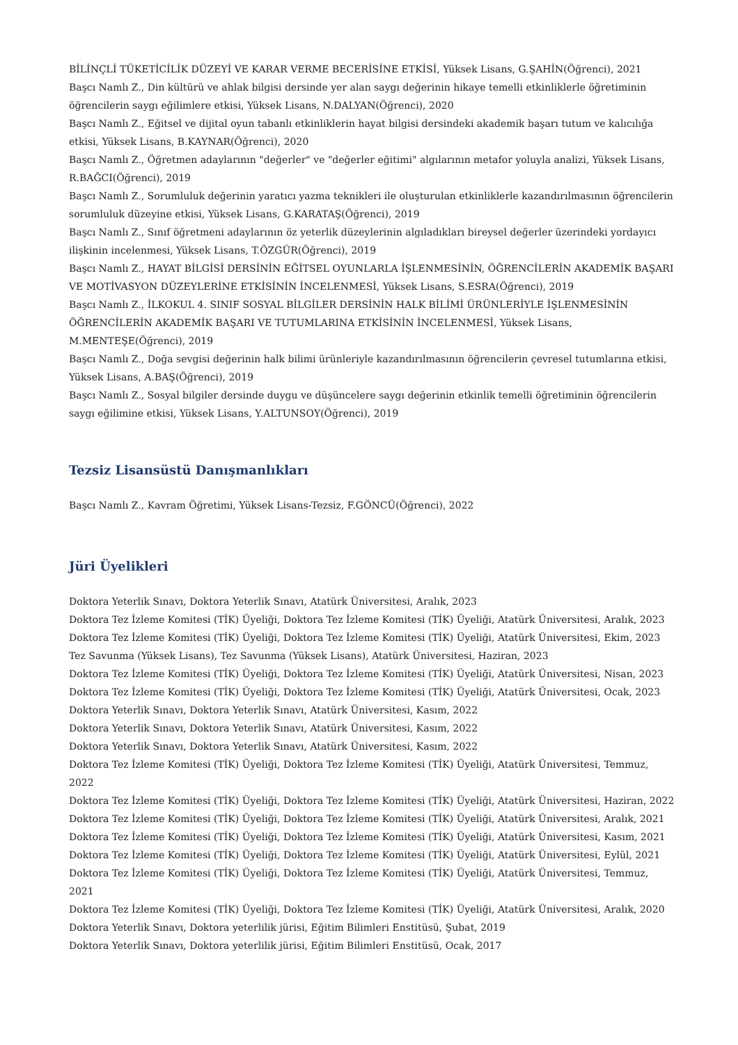BİLİNÇLİ TÜKETİCİLİK DÜZEYİ VE KARAR VERME BECERİSİNE ETKİSİ, Yüksek Lisans, G.ŞAHİN(Öğrenci), 2021
Başcı Namlı Z., Din kültürü ve ahlak bilgisi dersinde yer alan saygı değerinin hikaye temelli etkinliklerle öğretiminin öğrencilerin saygı eğilimlere etkisi, Yüksek Lisans, N.DALYAN(Öğrenci), 2020
Başcı Namlı Z., Eğitsel ve dijital oyun tabanlı etkinliklerin hayat bilgisi dersindeki akademik başarı tutum ve kalıcılığa etkisi, Yüksek Lisans, B.KAYNAR(Öğrenci), 2020
Başcı Namlı Z., Öğretmen adaylarının "değerler" ve "değerler eğitimi" algılarının metafor yoluyla analizi, Yüksek Lisans, R.BAĞCI(Öğrenci), 2019
Başcı Namlı Z., Sorumluluk değerinin yaratıcı yazma teknikleri ile oluşturulan etkinliklerle kazandırılmasının öğrencilerin sorumluluk düzeyine etkisi, Yüksek Lisans, G.KARATAŞ(Öğrenci), 2019
Başcı Namlı Z., Sınıf öğretmeni adaylarının öz yeterlik düzeylerinin algıladıkları bireysel değerler üzerindeki yordayıcı ilişkinin incelenmesi, Yüksek Lisans, T.ÖZGÜR(Öğrenci), 2019
Başcı Namlı Z., HAYAT BİLGİSİ DERSİNİN EĞİTSEL OYUNLARLA İŞLENMESİNİN, ÖĞRENCİLERİN AKADEMİK BAŞARI VE MOTİVASYON DÜZEYLERİNE ETKİSİNİN İNCELENMESİ, Yüksek Lisans, S.ESRA(Öğrenci), 2019
Başcı Namlı Z., İLKOKUL 4. SINIF SOSYAL BİLGİLER DERSİNİN HALK BİLİMİ ÜRÜNLERİYLE İŞLENMESİNİN ÖĞRENCİLERİN AKADEMİK BAŞARI VE TUTUMLARINA ETKİSİNİN İNCELENMESİ, Yüksek Lisans, M.MENTEŞE(Öğrenci), 2019
Başcı Namlı Z., Doğa sevgisi değerinin halk bilimi ürünleriyle kazandırılmasının öğrencilerin çevresel tutumlarına etkisi, Yüksek Lisans, A.BAŞ(Öğrenci), 2019
Başcı Namlı Z., Sosyal bilgiler dersinde duygu ve düşüncelere saygı değerinin etkinlik temelli öğretiminin öğrencilerin saygı eğilimine etkisi, Yüksek Lisans, Y.ALTUNSOY(Öğrenci), 2019
Tezsiz Lisansüstü Danışmanlıkları
Başcı Namlı Z., Kavram Öğretimi, Yüksek Lisans-Tezsiz, F.GÖNCÜ(Öğrenci), 2022
Jüri Üyelikleri
Doktora Yeterlik Sınavı, Doktora Yeterlik Sınavı, Atatürk Üniversitesi, Aralık, 2023
Doktora Tez İzleme Komitesi (TİK) Üyeliği, Doktora Tez İzleme Komitesi (TİK) Üyeliği, Atatürk Üniversitesi, Aralık, 2023
Doktora Tez İzleme Komitesi (TİK) Üyeliği, Doktora Tez İzleme Komitesi (TİK) Üyeliği, Atatürk Üniversitesi, Ekim, 2023
Tez Savunma (Yüksek Lisans), Tez Savunma (Yüksek Lisans), Atatürk Üniversitesi, Haziran, 2023
Doktora Tez İzleme Komitesi (TİK) Üyeliği, Doktora Tez İzleme Komitesi (TİK) Üyeliği, Atatürk Üniversitesi, Nisan, 2023
Doktora Tez İzleme Komitesi (TİK) Üyeliği, Doktora Tez İzleme Komitesi (TİK) Üyeliği, Atatürk Üniversitesi, Ocak, 2023
Doktora Yeterlik Sınavı, Doktora Yeterlik Sınavı, Atatürk Üniversitesi, Kasım, 2022
Doktora Yeterlik Sınavı, Doktora Yeterlik Sınavı, Atatürk Üniversitesi, Kasım, 2022
Doktora Yeterlik Sınavı, Doktora Yeterlik Sınavı, Atatürk Üniversitesi, Kasım, 2022
Doktora Tez İzleme Komitesi (TİK) Üyeliği, Doktora Tez İzleme Komitesi (TİK) Üyeliği, Atatürk Üniversitesi, Temmuz, 2022
Doktora Tez İzleme Komitesi (TİK) Üyeliği, Doktora Tez İzleme Komitesi (TİK) Üyeliği, Atatürk Üniversitesi, Haziran, 2022
Doktora Tez İzleme Komitesi (TİK) Üyeliği, Doktora Tez İzleme Komitesi (TİK) Üyeliği, Atatürk Üniversitesi, Aralık, 2021
Doktora Tez İzleme Komitesi (TİK) Üyeliği, Doktora Tez İzleme Komitesi (TİK) Üyeliği, Atatürk Üniversitesi, Kasım, 2021
Doktora Tez İzleme Komitesi (TİK) Üyeliği, Doktora Tez İzleme Komitesi (TİK) Üyeliği, Atatürk Üniversitesi, Eylül, 2021
Doktora Tez İzleme Komitesi (TİK) Üyeliği, Doktora Tez İzleme Komitesi (TİK) Üyeliği, Atatürk Üniversitesi, Temmuz, 2021
Doktora Tez İzleme Komitesi (TİK) Üyeliği, Doktora Tez İzleme Komitesi (TİK) Üyeliği, Atatürk Üniversitesi, Aralık, 2020
Doktora Yeterlik Sınavı, Doktora yeterlilik jürisi, Eğitim Bilimleri Enstitüsü, Şubat, 2019
Doktora Yeterlik Sınavı, Doktora yeterlilik jürisi, Eğitim Bilimleri Enstitüsü, Ocak, 2017